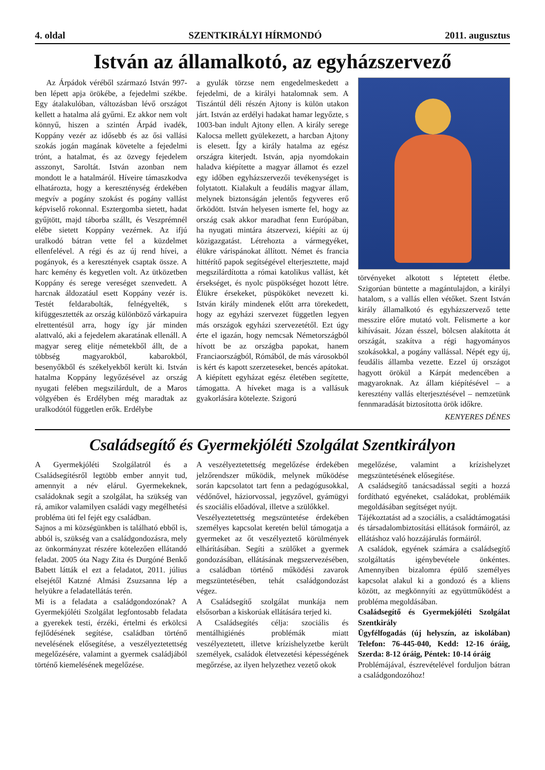4. oldal SZENTKIRÁLYI HÍRMONDÓ 2011. augusztus
István az államalkotó, az egyházszervező
Az Árpádok véréből származó István 997-ben lépett apja örökébe, a fejedelmi székbe. Egy átalakulóban, változásban lévő országot kellett a hatalma alá gyűrni. Ez akkor nem volt könnyű, hiszen a szintén Árpád ivadék, Koppány vezér az idősebb és az ősi vallási szokás jogán magának követelte a fejedelmi trónt, a hatalmat, és az özvegy fejedelem asszonyt, Saroltát. István azonban nem mondott le a hatalmáról. Híveire támaszkodva elhatározta, hogy a kereszténység érdekében megvív a pogány szokást és pogány vallást képviselő rokonnal. Esztergomba sietett, hadat gyűjtött, majd táborba szállt, és Veszprémnél elébe sietett Koppány vezérnek. Az ifjú uralkodó bátran vette fel a küzdelmet ellenfelével. A régi és az új rend hívei, a pogányok, és a keresztények csaptak össze. A harc kemény és kegyetlen volt. Az ütközetben Koppány és serege vereséget szenvedett. A harcnak áldozatául esett Koppány vezér is. Testét feldarabolták, felnégyelték, s kifüggesztették az ország különböző várkapuira elrettentésül arra, hogy így jár minden alattvaló, aki a fejedelem akaratának ellenáll. A magyar sereg elitje németekből állt, de a többség magyarokból, kabarokból, besenyőkből és székelyekből került ki. István hatalma Koppány legyőzésével az ország nyugati felében megszilárdult, de a Maros völgyében és Erdélyben még maradtak az uralkodótól független erők. Erdélybe
a gyulák törzse nem engedelmeskedett a fejedelmi, de a királyi hatalomnak sem. A Tiszántúl déli részén Ajtony is külön utakon járt. István az erdélyi hadakat hamar legyőzte, s 1003-ban indult Ajtony ellen. A király serege Kalocsa mellett gyülekezett, a harcban Ajtony is elesett. Így a király hatalma az egész országra kiterjedt. István, apja nyomdokain haladva kiépítette a magyar államot és ezzel egy időben egyházszervezői tevékenységet is folytatott. Kialakult a feudális magyar állam, melynek biztonságán jelentős fegyveres erő őrködött. István helyesen ismerte fel, hogy az ország csak akkor maradhat fenn Európában, ha nyugati mintára átszervezi, kiépíti az új közigazgatást. Létrehozta a vármegyéket, élükre várispánokat állított. Német és francia hittérítő papok segítségével elterjesztette, majd megszilárdította a római katolikus vallást, két érsekséget, és nyolc püspökséget hozott létre. Élükre érsekeket, püspököket nevezett ki. István király mindenek előtt arra törekedett, hogy az egyházi szervezet független legyen más országok egyházi szervezetétől. Ezt úgy érte el igazán, hogy nemcsak Németországból hívott be az országba papokat, hanem Franciaországból, Rómából, de más városokból is kért és kapott szerzeteseket, bencés apátokat. A kiépített egyházat egész életében segítette, támogatta. A híveket maga is a vallásuk gyakorlására kötelezte. Szigorú
törvényeket alkotott s léptetett életbe. Szigorúan büntette a magántulajdon, a királyi hatalom, s a vallás ellen vétőket. Szent István király államalkotó és egyházszervező tette messzire előre mutató volt. Felismerte a kor kihívásait. Józan ésszel, bölcsen alakította át országát, szakítva a régi hagyományos szokásokkal, a pogány vallással. Népét egy új, feudális államba vezette. Ezzel új országot hagyott örökül a Kárpát medencében a magyaroknak. Az állam kiépítésével – a keresztény vallás elterjesztésével – nemzetünk fennmaradását biztosította örök időkre.
KENYERES DÉNES
Családsegítő és Gyermekjóléti Szolgálat Szentkirályon
A Gyermekjóléti Szolgálatról és a Családsegítésről legtöbb ember annyit tud, amennyit a név elárul. Gyermekeknek, családoknak segít a szolgálat, ha szükség van rá, amikor valamilyen családi vagy megélhetési probléma üti fel fejét egy családban.
Sajnos a mi községünkben is található ebből is, abból is, szükség van a családgondozásra, mely az önkormányzat részére kötelezően ellátandó feladat. 2005 óta Nagy Zita és Durgóné Benkő Babett látták el ezt a feladatot, 2011. július elsejétől Katzné Almási Zsuzsanna lép a helyükre a feladatellátás terén.
Mi is a feladata a családgondozónak? A Gyermekjóléti Szolgálat legfontosabb feladata a gyerekek testi, érzéki, értelmi és erkölcsi fejlődésének segítése, családban történő nevelésének elősegítése, a veszélyeztetettség megelőzésére, valamint a gyermek családjából történő kiemelésének megelőzése.
A veszélyeztetettség megelőzése érdekében jelzőrendszer működik, melynek működése során kapcsolatot tart fenn a pedagógusokkal, védőnővel, háziorvossal, jegyzővel, gyámügyi és szociális előadóval, illetve a szülőkkel.
Veszélyeztetettség megszüntetése érdekében személyes kapcsolat keretén belül támogatja a gyermeket az őt veszélyeztető körülmények elhárításában. Segíti a szülőket a gyermek gondozásában, ellátásának megszervezésében, a családban történő működési zavarok megszüntetésében, tehát családgondozást végez.
A Családsegítő szolgálat munkája nem elsősorban a kiskorúak ellátására terjed ki.
A Családsegítés célja: szociális és mentálhigiénés problémák miatt veszélyeztetett, illetve krízishelyzetbe került személyek, családok életvezetési képességének megőrzése, az ilyen helyzethez vezető okok
megelőzése, valamint a krízishelyzet megszüntetésének elősegítése.
A családsegítő tanácsadással segíti a hozzá fordítható egyéneket, családokat, problémáik megoldásában segítséget nyújt.
Tájékoztatást ad a szociális, a családtámogatási és társadalombiztosítási ellátások formáiról, az ellátáshoz való hozzájárulás formáiról.
A családok, egyének számára a családsegítő szolgáltatás igénybevétele önkéntes. Amennyiben bizalomra épülő személyes kapcsolat alakul ki a gondozó és a kliens között, az megkönnyíti az együttműködést a probléma megoldásában.
Családsegítő és Gyermekjóléti Szolgálat Szentkirály
Ügyfélfogadás (új helyszín, az iskolában) Telefon: 76-445-040, Kedd: 12-16 óráig, Szerda: 8-12 óráig, Péntek: 10-14 óráig
Problémájával, észrevételével forduljon bátran a családgondozóhoz!